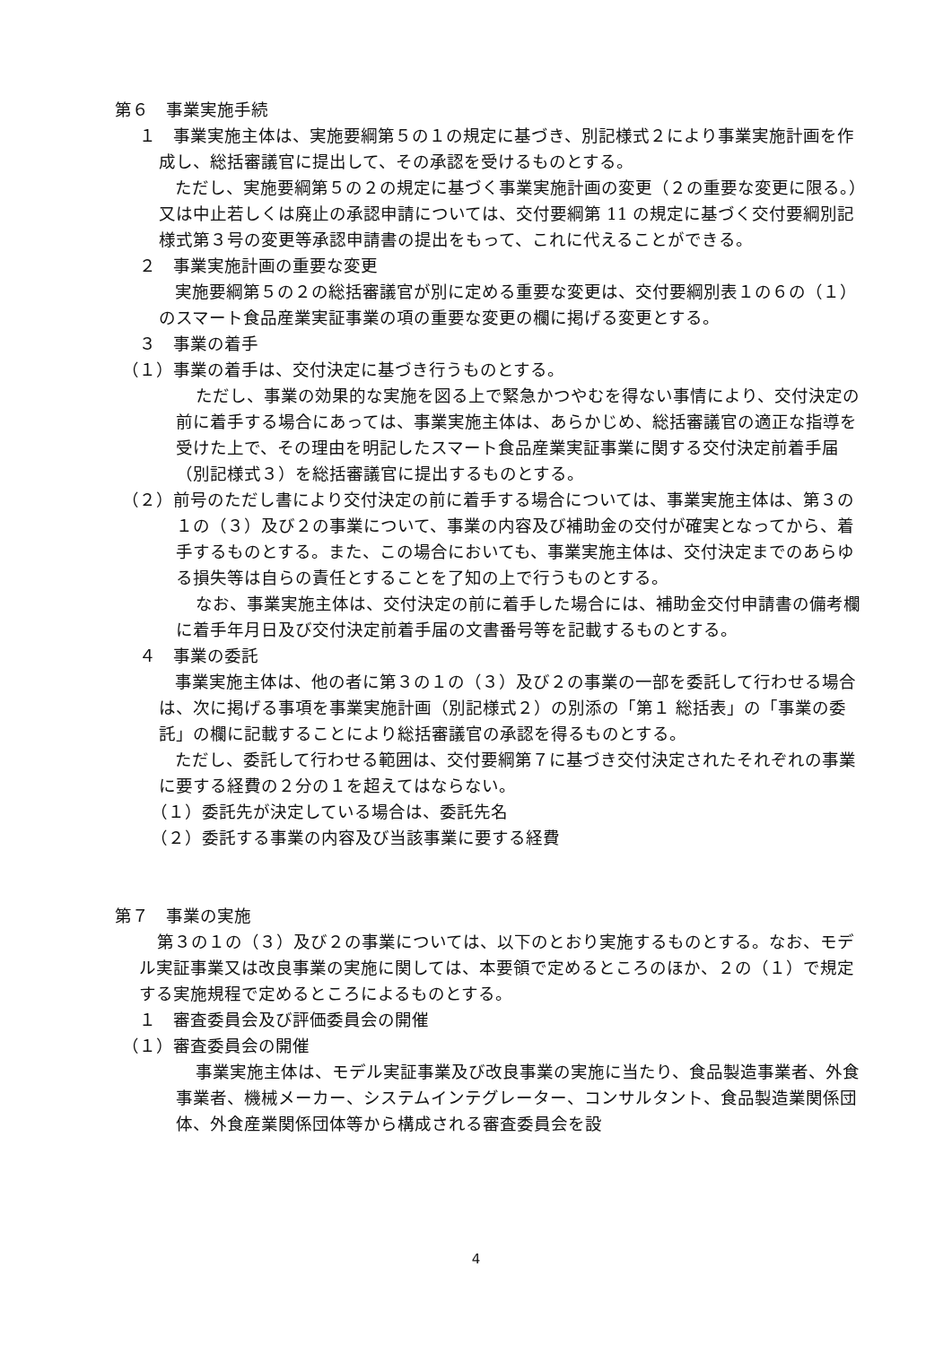第６　事業実施手続
１　事業実施主体は、実施要綱第５の１の規定に基づき、別記様式２により事業実施計画を作成し、総括審議官に提出して、その承認を受けるものとする。
ただし、実施要綱第５の２の規定に基づく事業実施計画の変更（２の重要な変更に限る。）又は中止若しくは廃止の承認申請については、交付要綱第 11 の規定に基づく交付要綱別記様式第３号の変更等承認申請書の提出をもって、これに代えることができる。
２　事業実施計画の重要な変更
実施要綱第５の２の総括審議官が別に定める重要な変更は、交付要綱別表１の６の（１）のスマート食品産業実証事業の項の重要な変更の欄に掲げる変更とする。
３　事業の着手
（１）事業の着手は、交付決定に基づき行うものとする。
ただし、事業の効果的な実施を図る上で緊急かつやむを得ない事情により、交付決定の前に着手する場合にあっては、事業実施主体は、あらかじめ、総括審議官の適正な指導を受けた上で、その理由を明記したスマート食品産業実証事業に関する交付決定前着手届（別記様式３）を総括審議官に提出するものとする。
（２）前号のただし書により交付決定の前に着手する場合については、事業実施主体は、第３の１の（３）及び２の事業について、事業の内容及び補助金の交付が確実となってから、着手するものとする。また、この場合においても、事業実施主体は、交付決定までのあらゆる損失等は自らの責任とすることを了知の上で行うものとする。
なお、事業実施主体は、交付決定の前に着手した場合には、補助金交付申請書の備考欄に着手年月日及び交付決定前着手届の文書番号等を記載するものとする。
４　事業の委託
事業実施主体は、他の者に第３の１の（３）及び２の事業の一部を委託して行わせる場合は、次に掲げる事項を事業実施計画（別記様式２）の別添の「第１ 総括表」の「事業の委託」の欄に記載することにより総括審議官の承認を得るものとする。
ただし、委託して行わせる範囲は、交付要綱第７に基づき交付決定されたそれぞれの事業に要する経費の２分の１を超えてはならない。
（１）委託先が決定している場合は、委託先名
（２）委託する事業の内容及び当該事業に要する経費
第７　事業の実施
第３の１の（３）及び２の事業については、以下のとおり実施するものとする。なお、モデル実証事業又は改良事業の実施に関しては、本要領で定めるところのほか、２の（１）で規定する実施規程で定めるところによるものとする。
１　審査委員会及び評価委員会の開催
（１）審査委員会の開催
事業実施主体は、モデル実証事業及び改良事業の実施に当たり、食品製造事業者、外食事業者、機械メーカー、システムインテグレーター、コンサルタント、食品製造業関係団体、外食産業関係団体等から構成される審査委員会を設
4